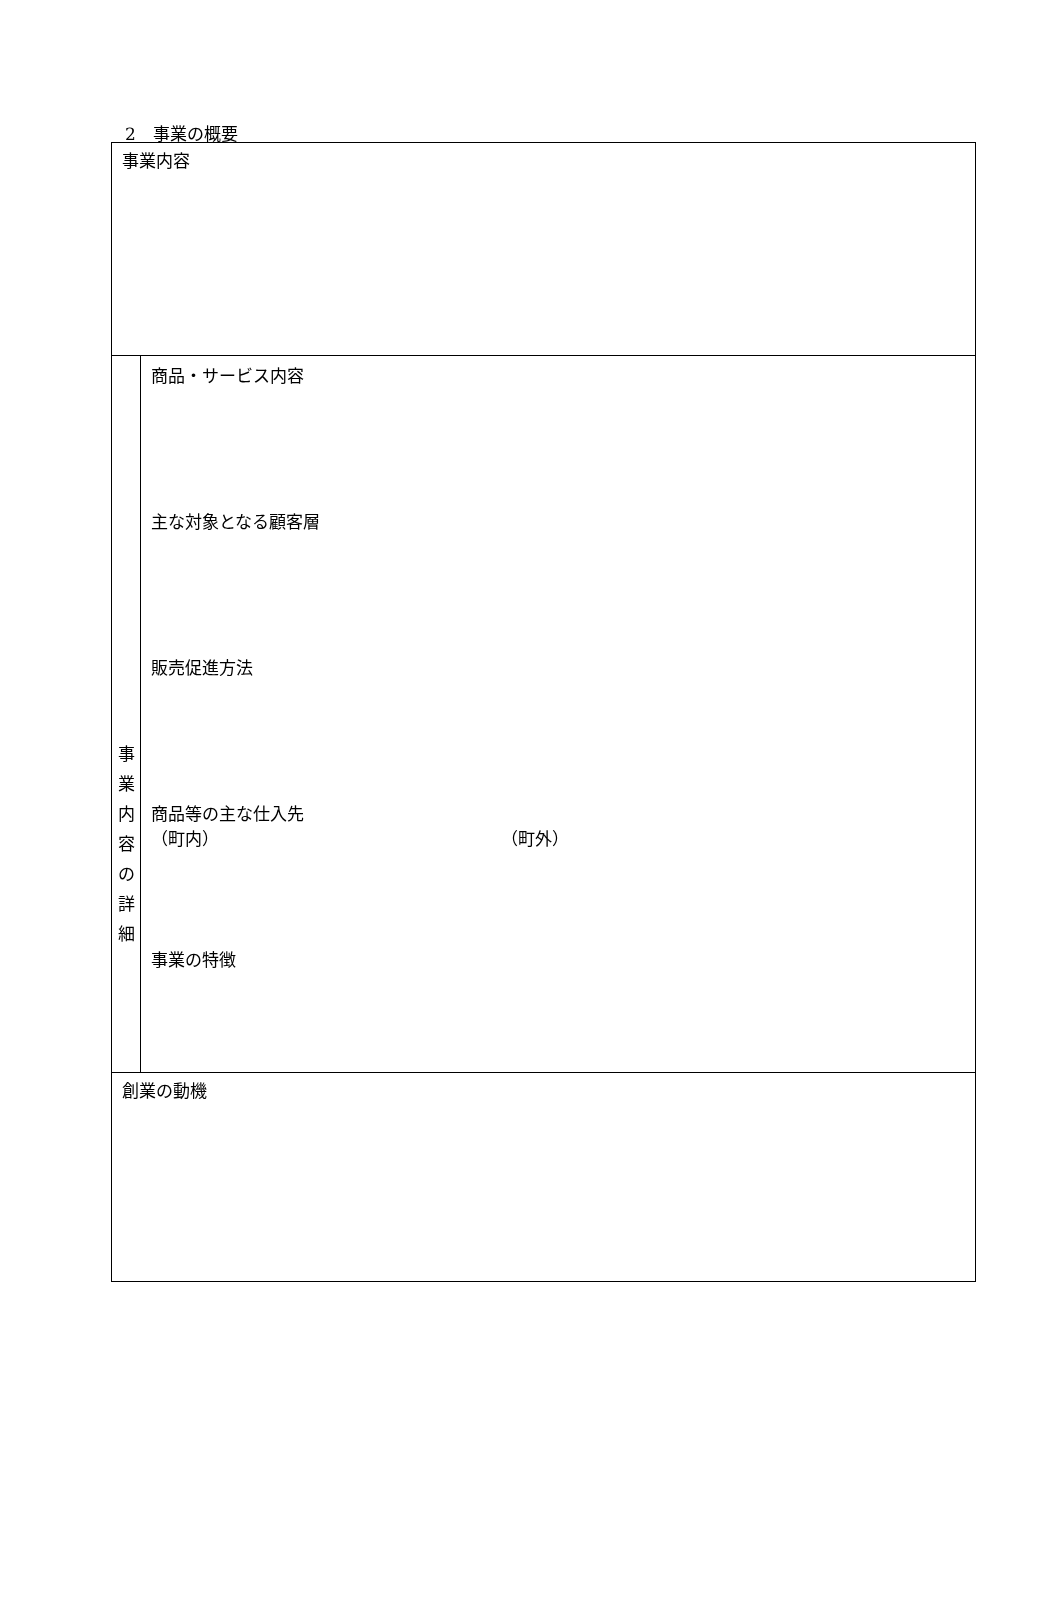2　事業の概要
| 事業内容 | |
| 事 業 内 容 の 詳 細 | 商品・サービス内容 主な対象となる顧客層 販売促進方法 商品等の主な仕入先 （町内） （町外） 事業の特徴 |
| 創業の動機 | |